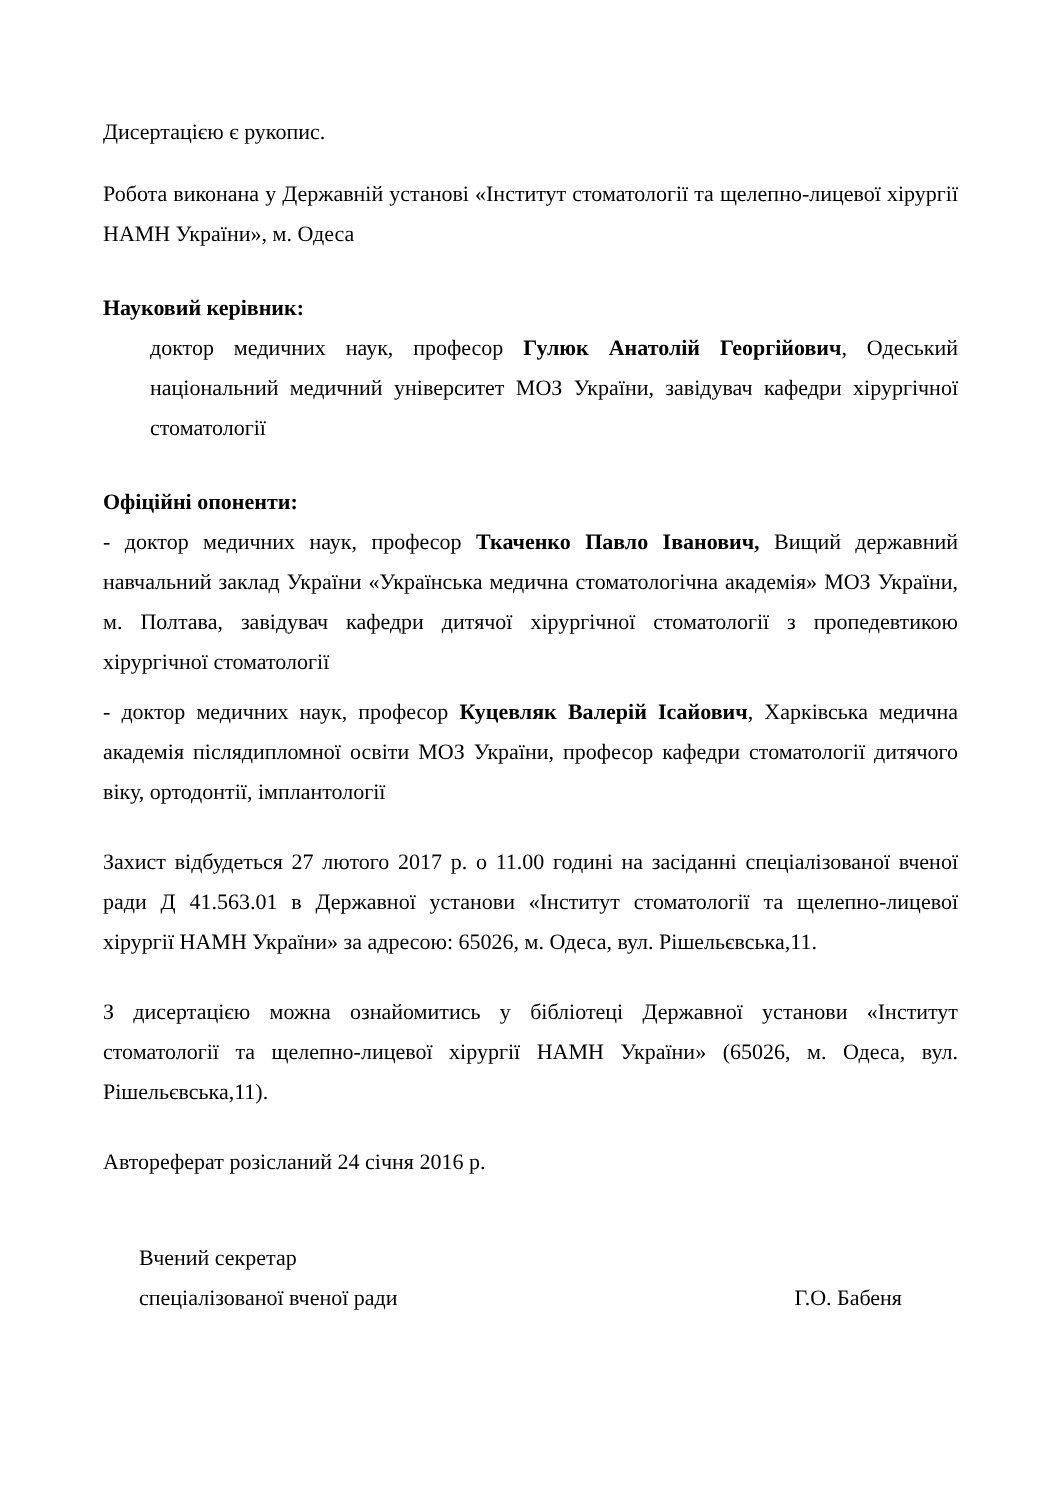Дисертацією є рукопис.
Робота виконана у Державній установі «Інститут стоматології та щелепно-лицевої хірургії НАМН України», м. Одеса
Науковий керівник:
доктор медичних наук, професор Гулюк Анатолій Георгійович, Одеський національний медичний університет МОЗ України, завідувач кафедри хірургічної стоматології
Офіційні опоненти:
- доктор медичних наук, професор Ткаченко Павло Іванович, Вищий державний навчальний заклад України «Українська медична стоматологічна академія» МОЗ України, м. Полтава, завідувач кафедри дитячої хірургічної стоматології з пропедевтикою хірургічної стоматології
- доктор медичних наук, професор Куцевляк Валерій Ісайович, Харківська медична академія післядипломної освіти МОЗ України, професор кафедри стоматології дитячого віку, ортодонтії, імплантології
Захист відбудеться 27 лютого 2017 р. о 11.00 годині на засіданні спеціалізованої вченої ради Д 41.563.01 в Державної установи «Інститут стоматології та щелепно-лицевої хірургії НАМН України» за адресою: 65026, м. Одеса, вул. Рішельєвська,11.
З дисертацією можна ознайомитись у бібліотеці Державної установи «Інститут стоматології та щелепно-лицевої хірургії НАМН України» (65026, м. Одеса, вул. Рішельєвська,11).
Автореферат розісланий 24 січня 2016 р.
Вчений секретар
спеціалізованої вченої ради Г.О. Бабеня